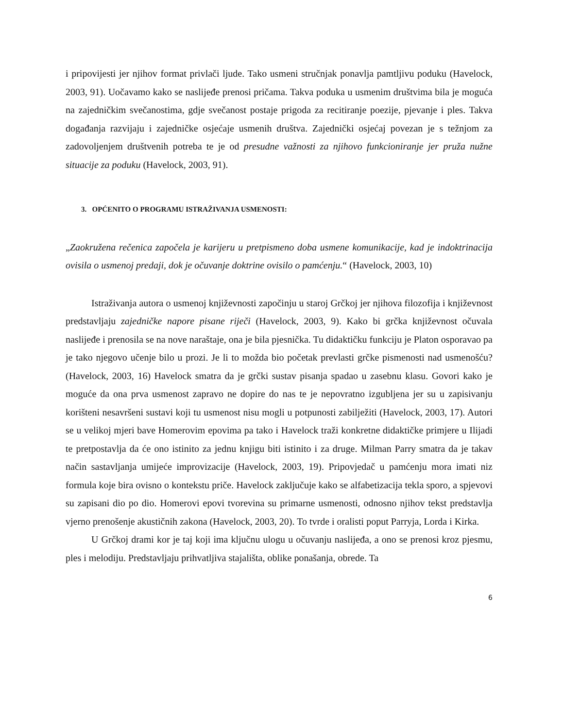i pripovijesti jer njihov format privlači ljude. Tako usmeni stručnjak ponavlja pamtljivu poduku (Havelock, 2003, 91). Uočavamo kako se naslijeđe prenosi pričama. Takva poduka u usmenim društvima bila je moguća na zajedničkim svečanostima, gdje svečanost postaje prigoda za recitiranje poezije, pjevanje i ples. Takva događanja razvijaju i zajedničke osjećaje usmenih društva. Zajednički osjećaj povezan je s težnjom za zadovoljenjem društvenih potreba te je od presudne važnosti za njihovo funkcioniranje jer pruža nužne situacije za poduku (Havelock, 2003, 91).
3. OPĆENITO O PROGRAMU ISTRAŽIVANJA USMENOSTI:
„Zaokružena rečenica započela je karijeru u pretpismeno doba usmene komunikacije, kad je indoktrinacija ovisila o usmenoj predaji, dok je očuvanje doktrine ovisilo o pamćenju.“ (Havelock, 2003, 10)
Istraživanja autora o usmenoj književnosti započinju u staroj Grčkoj jer njihova filozofija i književnost predstavljaju zajedničke napore pisane riječi (Havelock, 2003, 9). Kako bi grčka književnost očuvala naslijeđe i prenosila se na nove naraštaje, ona je bila pjesnička. Tu didaktičku funkciju je Platon osporavao pa je tako njegovo učenje bilo u prozi. Je li to možda bio početak prevlasti grčke pismenosti nad usmenošću? (Havelock, 2003, 16) Havelock smatra da je grčki sustav pisanja spadao u zasebnu klasu. Govori kako je moguće da ona prva usmenost zapravo ne dopire do nas te je nepovratno izgubljena jer su u zapisivanju korišteni nesavršeni sustavi koji tu usmenost nisu mogli u potpunosti zabilježiti (Havelock, 2003, 17). Autori se u velikoj mjeri bave Homerovim epovima pa tako i Havelock traži konkretne didaktičke primjere u Ilijadi te pretpostavlja da će ono istinito za jednu knjigu biti istinito i za druge. Milman Parry smatra da je takav način sastavljanja umijeće improvizacije (Havelock, 2003, 19). Pripovjedač u pamćenju mora imati niz formula koje bira ovisno o kontekstu priče. Havelock zaključuje kako se alfabetizacija tekla sporo, a spjevovi su zapisani dio po dio. Homerovi epovi tvorevina su primarne usmenosti, odnosno njihov tekst predstavlja vjerno prenošenje akustičnih zakona (Havelock, 2003, 20). To tvrde i oralisti poput Parryja, Lorda i Kirka.
U Grčkoj drami kor je taj koji ima ključnu ulogu u očuvanju naslijeđa, a ono se prenosi kroz pjesmu, ples i melodiju. Predstavljaju prihvatljiva stajališta, oblike ponašanja, obrede. Ta
6